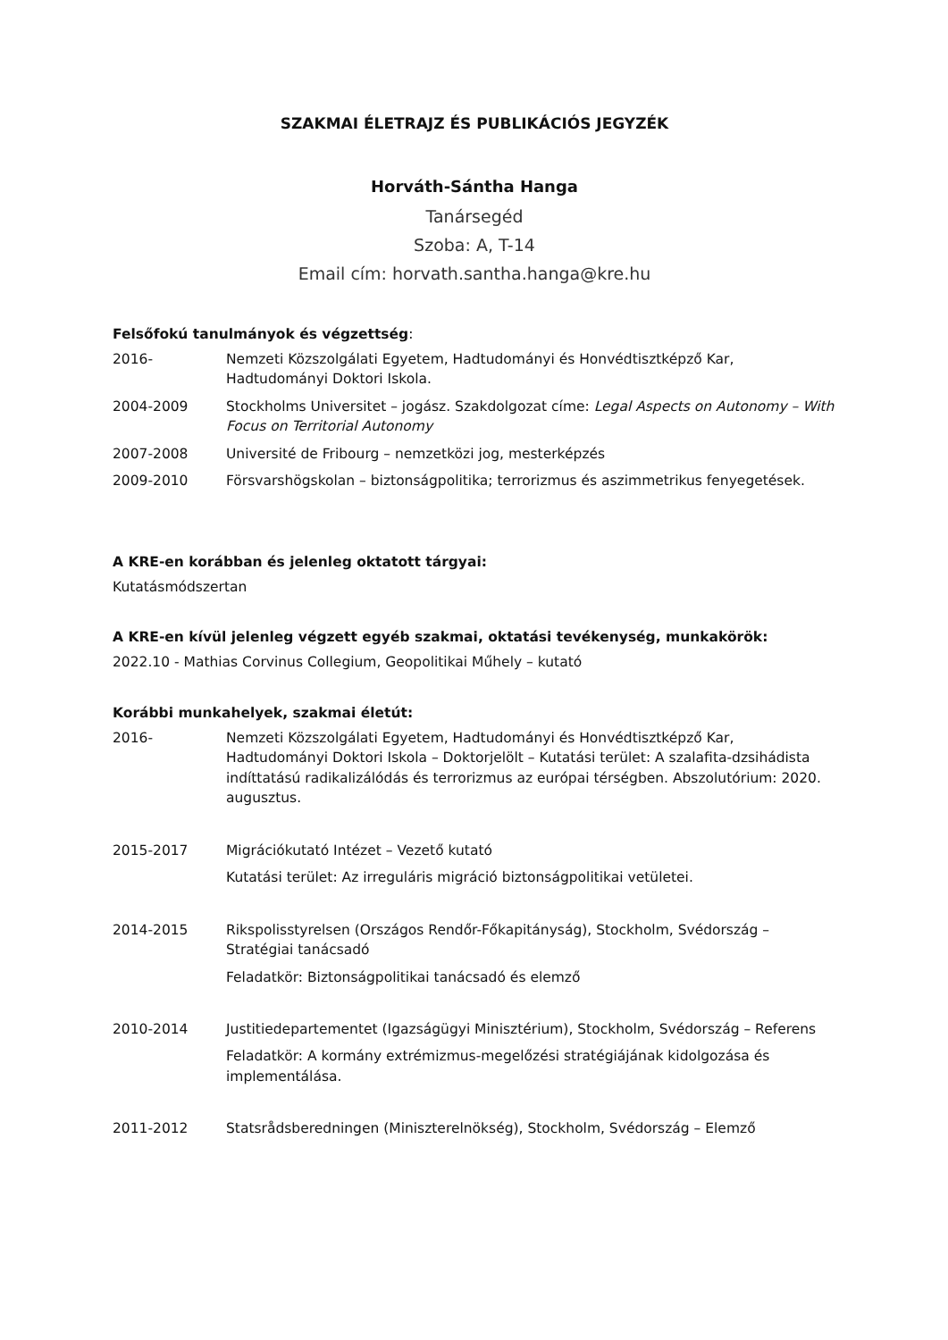SZAKMAI ÉLETRAJZ ÉS PUBLIKÁCIÓS JEGYZÉK
Horváth-Sántha Hanga
Tanársegéd
Szoba: A, T-14
Email cím: horvath.santha.hanga@kre.hu
Felsőfokú tanulmányok és végzettség:
2016- Nemzeti Közszolgálati Egyetem, Hadtudományi és Honvédtisztképző Kar, Hadtudományi Doktori Iskola.
2004-2009 Stockholms Universitet – jogász. Szakdolgozat címe: Legal Aspects on Autonomy – With Focus on Territorial Autonomy
2007-2008 Université de Fribourg – nemzetközi jog, mesterképzés
2009-2010 Försvarshögskolan – biztonságpolitika; terrorizmus és aszimmetrikus fenyegetések.
A KRE-en korábban és jelenleg oktatott tárgyai:
Kutatásmódszertan
A KRE-en kívül jelenleg végzett egyéb szakmai, oktatási tevékenység, munkakörök:
2022.10 - Mathias Corvinus Collegium, Geopolitikai Műhely – kutató
Korábbi munkahelyek, szakmai életút:
2016- Nemzeti Közszolgálati Egyetem, Hadtudományi és Honvédtisztképző Kar, Hadtudományi Doktori Iskola – Doktorjelölt – Kutatási terület: A szalafita-dzsihádista indíttatású radikalizálódás és terrorizmus az európai térségben. Abszolutórium: 2020. augusztus.
2015-2017
Migrációkutató Intézet – Vezető kutató
Kutatási terület: Az irreguláris migráció biztonságpolitikai vetületei.
2014-2015
Rikspolisstyrelsen (Országos Rendőr-Főkapitányság), Stockholm, Svédország – Stratégiai tanácsadó
Feladatkör: Biztonságpolitikai tanácsadó és elemző
2010-2014
Justitiedepartementet (Igazságügyi Minisztérium), Stockholm, Svédország – Referens
Feladatkör: A kormány extrémizmus-megelőzési stratégiájának kidolgozása és implementálása.
2011-2012 Statsrådsberedningen (Miniszterelnökség), Stockholm, Svédország – Elemző